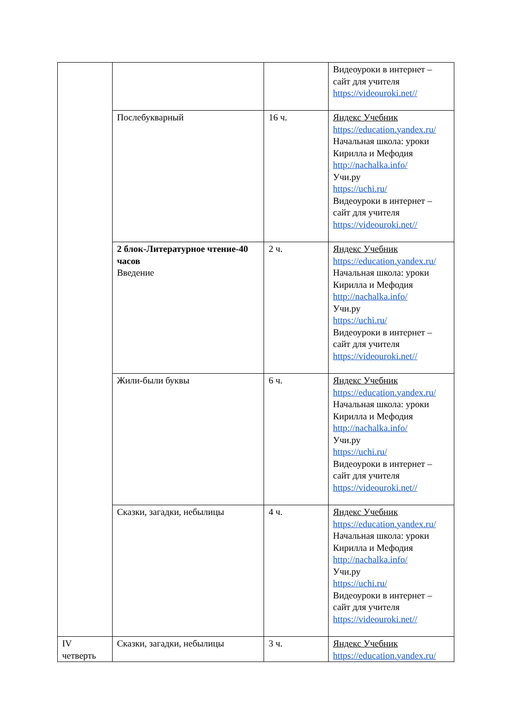| | | | Видеоуроки в интернет – сайт для учителя https://videouroki.net// |
| | Послебукварный | 16 ч. | Яндекс Учебник https://education.yandex.ru/ Начальная школа: уроки Кирилла и Мефодия http://nachalka.info/ Учи.ру https://uchi.ru/ Видеоуроки в интернет – сайт для учителя https://videouroki.net// |
| | 2 блок-Литературное чтение-40 часов Введение | 2 ч. | Яндекс Учебник https://education.yandex.ru/ Начальная школа: уроки Кирилла и Мефодия http://nachalka.info/ Учи.ру https://uchi.ru/ Видеоуроки в интернет – сайт для учителя https://videouroki.net// |
| | Жили-были буквы | 6 ч. | Яндекс Учебник https://education.yandex.ru/ Начальная школа: уроки Кирилла и Мефодия http://nachalka.info/ Учи.ру https://uchi.ru/ Видеоуроки в интернет – сайт для учителя https://videouroki.net// |
| | Сказки, загадки, небылицы | 4 ч. | Яндекс Учебник https://education.yandex.ru/ Начальная школа: уроки Кирилла и Мефодия http://nachalka.info/ Учи.ру https://uchi.ru/ Видеоуроки в интернет – сайт для учителя https://videouroki.net// |
| IV четверть | Сказки, загадки, небылицы | 3 ч. | Яндекс Учебник https://education.yandex.ru/ |